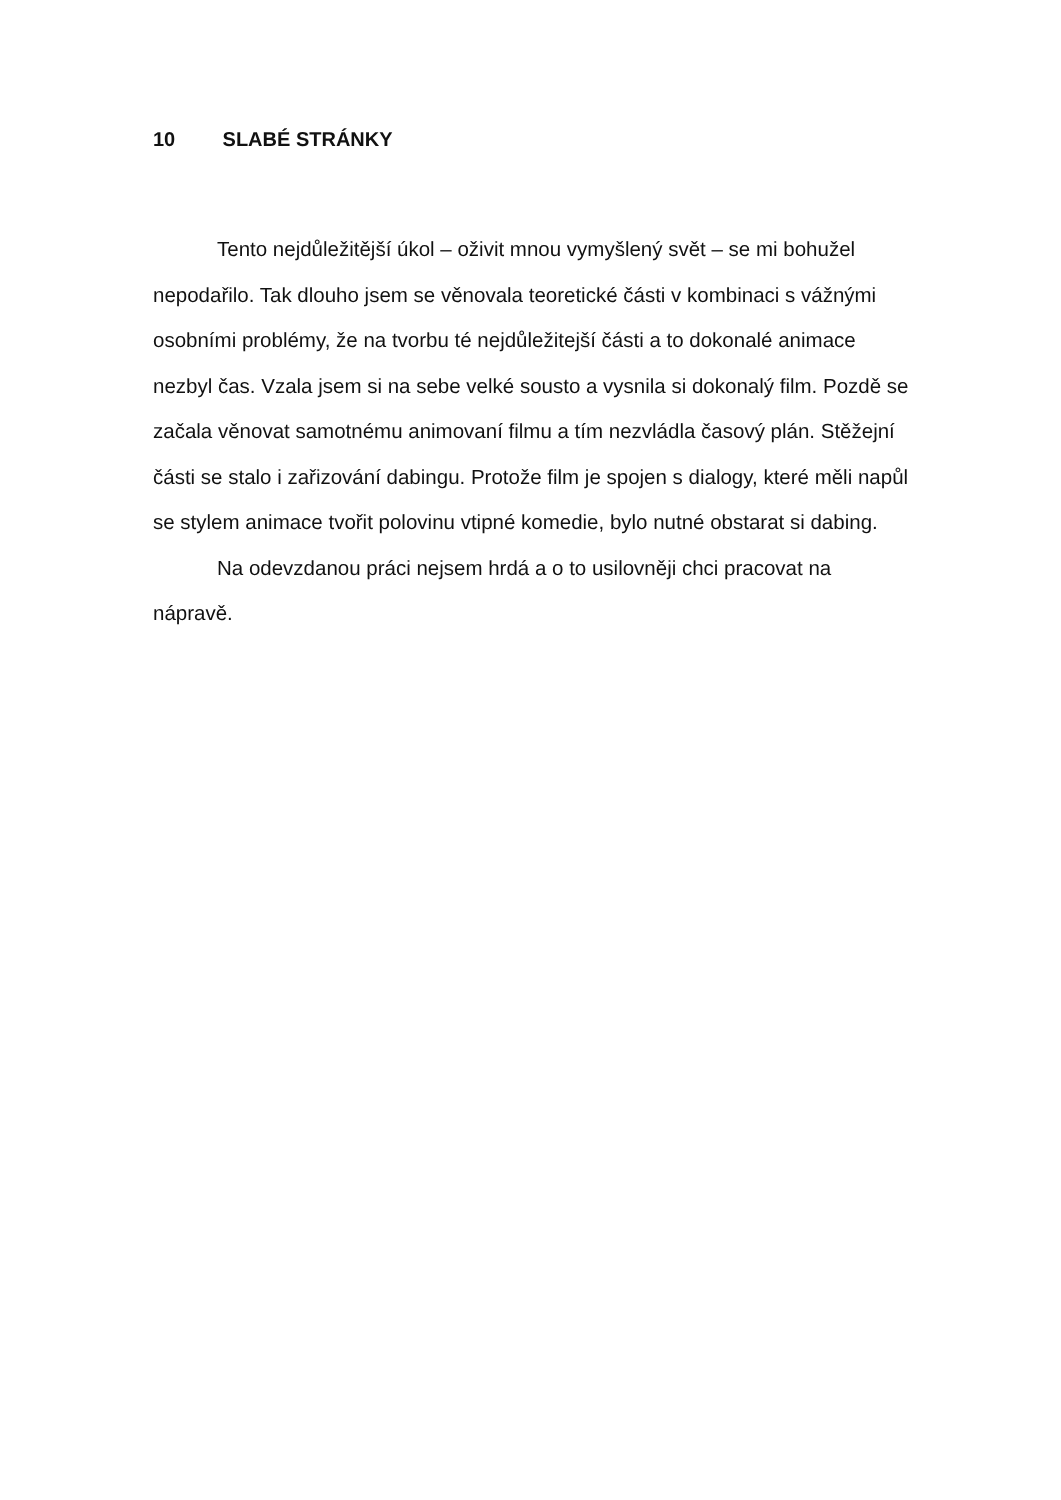10 SLABÉ STRÁNKY
Tento nejdůležitější úkol – oživit mnou vymyšlený svět – se mi bohužel nepodařilo. Tak dlouho jsem se věnovala teoretické části v kombinaci s vážnými osobními problémy, že na tvorbu té nejdůležitejší části a to dokonalé animace nezbyl čas. Vzala jsem si na sebe velké sousto a vysnila si dokonalý film. Pozdě se začala věnovat samotnému animovaní filmu a tím nezvládla časový plán. Stěžejní části se stalo i zařizování dabingu. Protože film je spojen s dialogy, které měli napůl se stylem animace tvořit polovinu vtipné komedie, bylo nutné obstarat si dabing.
Na odevzdanou práci nejsem hrdá a o to usilovněji chci pracovat na nápravě.